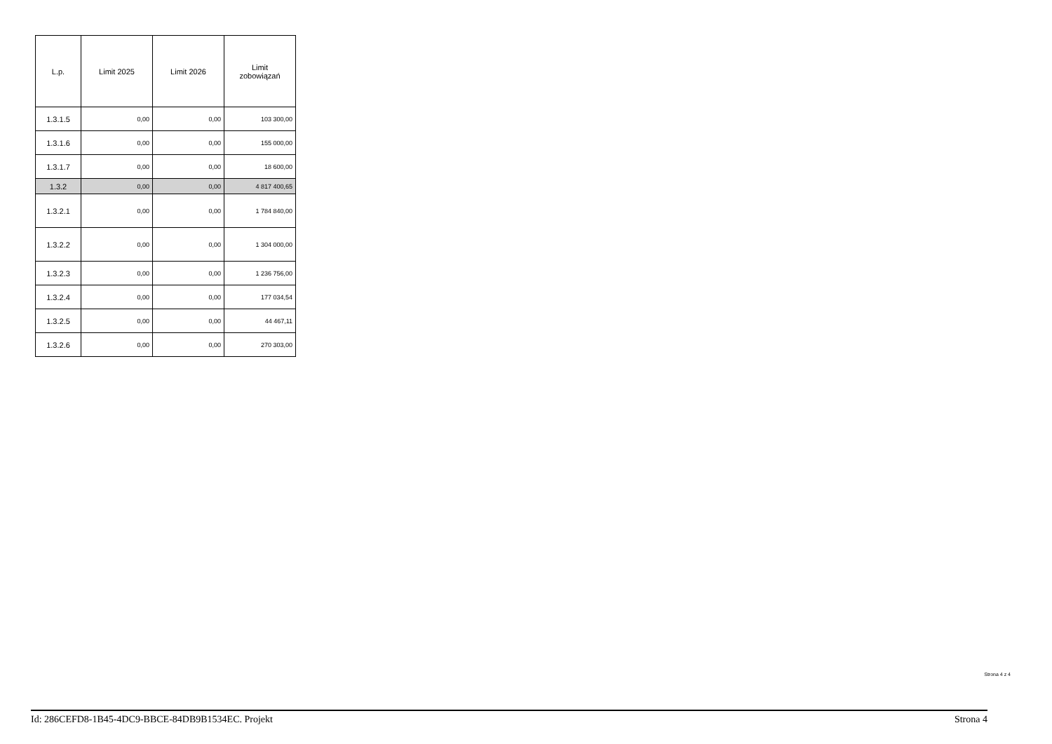| L.p. | Limit 2025 | Limit 2026 | Limit zobowiązań |
| --- | --- | --- | --- |
| 1.3.1.5 | 0,00 | 0,00 | 103 300,00 |
| 1.3.1.6 | 0,00 | 0,00 | 155 000,00 |
| 1.3.1.7 | 0,00 | 0,00 | 18 600,00 |
| 1.3.2 | 0,00 | 0,00 | 4 817 400,65 |
| 1.3.2.1 | 0,00 | 0,00 | 1 784 840,00 |
| 1.3.2.2 | 0,00 | 0,00 | 1 304 000,00 |
| 1.3.2.3 | 0,00 | 0,00 | 1 236 756,00 |
| 1.3.2.4 | 0,00 | 0,00 | 177 034,54 |
| 1.3.2.5 | 0,00 | 0,00 | 44 467,11 |
| 1.3.2.6 | 0,00 | 0,00 | 270 303,00 |
Strona 4 z 4
Id: 286CEFD8-1B45-4DC9-BBCE-84DB9B1534EC. Projekt Strona 4